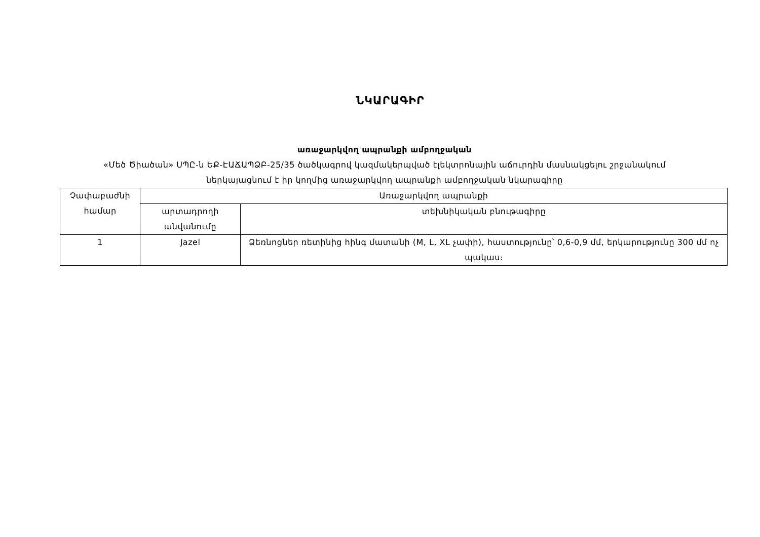ՆԿԱՐԱԳԻՐ
առաջարկվող ապրանքի ամբողջական
«Մեծ Ծիածան» ՍՊԸ-ն ԵՔ-ԷԱՃԱՊՁԲ-25/35 ծածկագրով կազմակերպված էլեկտրոնային աճուրդին մասնակցելու շրջանակում
ներկայացնում է իր կողմից առաջարկվող ապրանքի ամբողջական նկարագիրը
| Չափաբաժնի համար | Առաջարկվող ապրանքի | |
| --- | --- | --- |
| | արտադրողի անվանումը | տեխնիկական բնութագիրը |
| 1 | Jazel | Ձեռնոցներ ռետինից հինգ մատանի (M, L, XL չափի), հաստությունը՝ 0,6-0,9 մմ, երկարությունը 300 մմ ոչ պակաս։ |